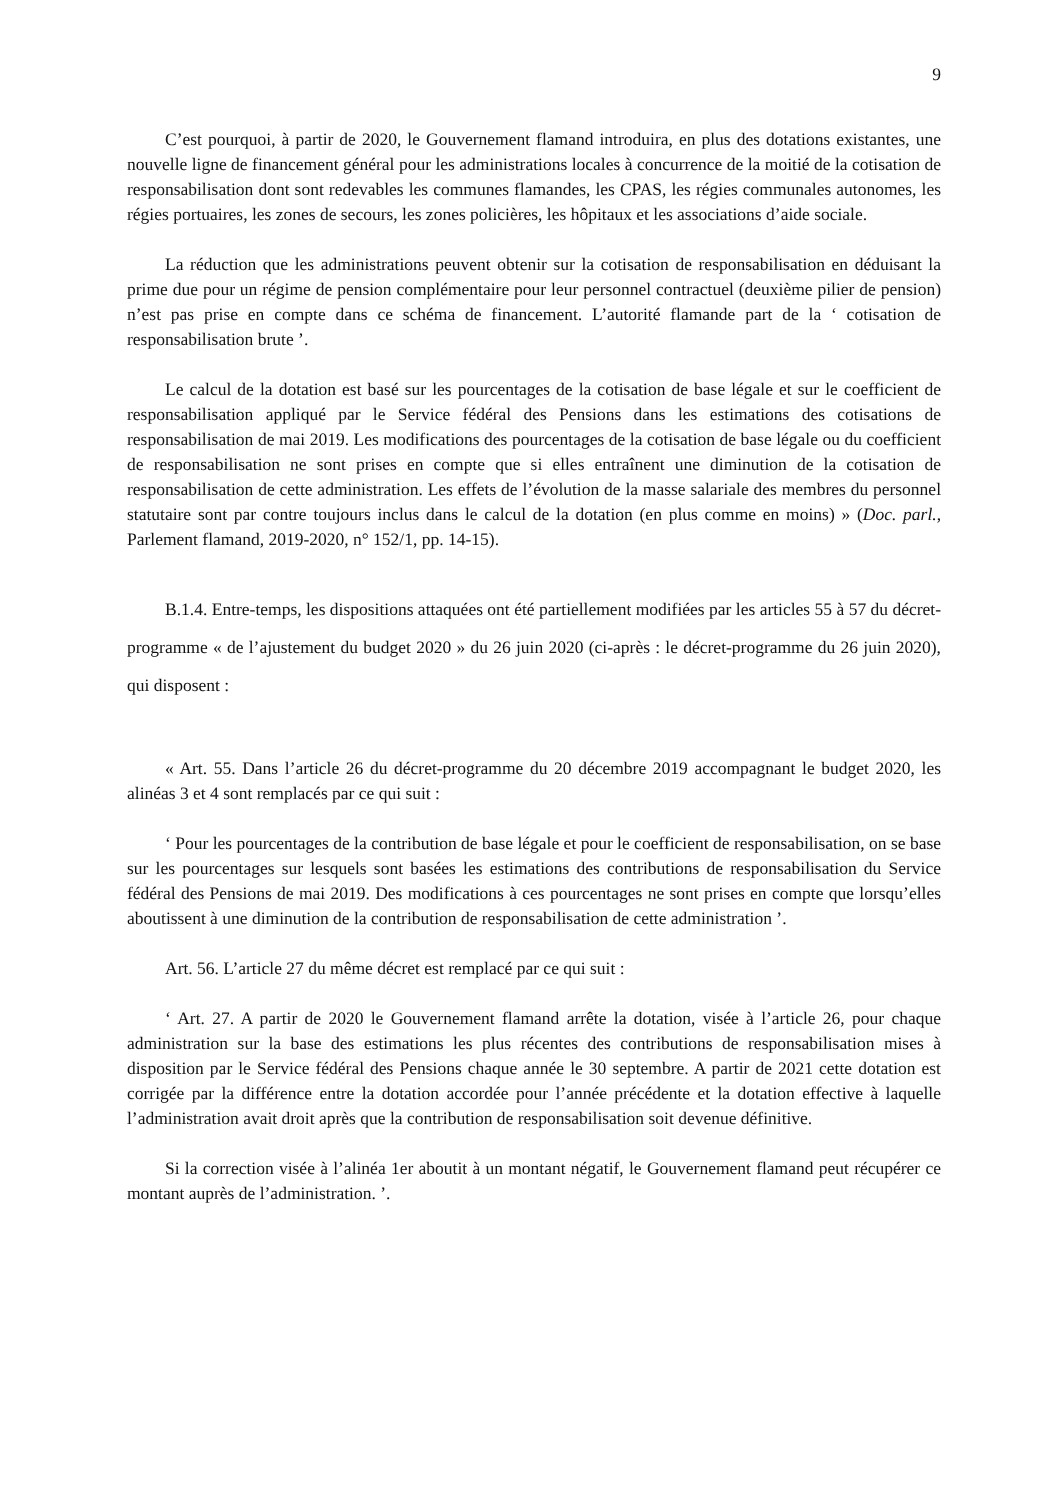9
C’est pourquoi, à partir de 2020, le Gouvernement flamand introduira, en plus des dotations existantes, une nouvelle ligne de financement général pour les administrations locales à concurrence de la moitié de la cotisation de responsabilisation dont sont redevables les communes flamandes, les CPAS, les régies communales autonomes, les régies portuaires, les zones de secours, les zones policières, les hôpitaux et les associations d’aide sociale.
La réduction que les administrations peuvent obtenir sur la cotisation de responsabilisation en déduisant la prime due pour un régime de pension complémentaire pour leur personnel contractuel (deuxième pilier de pension) n’est pas prise en compte dans ce schéma de financement. L’autorité flamande part de la ‘ cotisation de responsabilisation brute ’.
Le calcul de la dotation est basé sur les pourcentages de la cotisation de base légale et sur le coefficient de responsabilisation appliqué par le Service fédéral des Pensions dans les estimations des cotisations de responsabilisation de mai 2019. Les modifications des pourcentages de la cotisation de base légale ou du coefficient de responsabilisation ne sont prises en compte que si elles entraînent une diminution de la cotisation de responsabilisation de cette administration. Les effets de l’évolution de la masse salariale des membres du personnel statutaire sont par contre toujours inclus dans le calcul de la dotation (en plus comme en moins) » (Doc. parl., Parlement flamand, 2019-2020, n° 152/1, pp. 14-15).
B.1.4. Entre-temps, les dispositions attaquées ont été partiellement modifiées par les articles 55 à 57 du décret-programme « de l’ajustement du budget 2020 » du 26 juin 2020 (ci-après : le décret-programme du 26 juin 2020), qui disposent :
« Art. 55. Dans l’article 26 du décret-programme du 20 décembre 2019 accompagnant le budget 2020, les alinéas 3 et 4 sont remplacés par ce qui suit :
‘ Pour les pourcentages de la contribution de base légale et pour le coefficient de responsabilisation, on se base sur les pourcentages sur lesquels sont basées les estimations des contributions de responsabilisation du Service fédéral des Pensions de mai 2019. Des modifications à ces pourcentages ne sont prises en compte que lorsqu’elles aboutissent à une diminution de la contribution de responsabilisation de cette administration ’.
Art. 56. L’article 27 du même décret est remplacé par ce qui suit :
‘ Art. 27. A partir de 2020 le Gouvernement flamand arrête la dotation, visée à l’article 26, pour chaque administration sur la base des estimations les plus récentes des contributions de responsabilisation mises à disposition par le Service fédéral des Pensions chaque année le 30 septembre. A partir de 2021 cette dotation est corrigée par la différence entre la dotation accordée pour l’année précédente et la dotation effective à laquelle l’administration avait droit après que la contribution de responsabilisation soit devenue définitive.
Si la correction visée à l’alinéa 1er aboutit à un montant négatif, le Gouvernement flamand peut récupérer ce montant auprès de l’administration. ’.